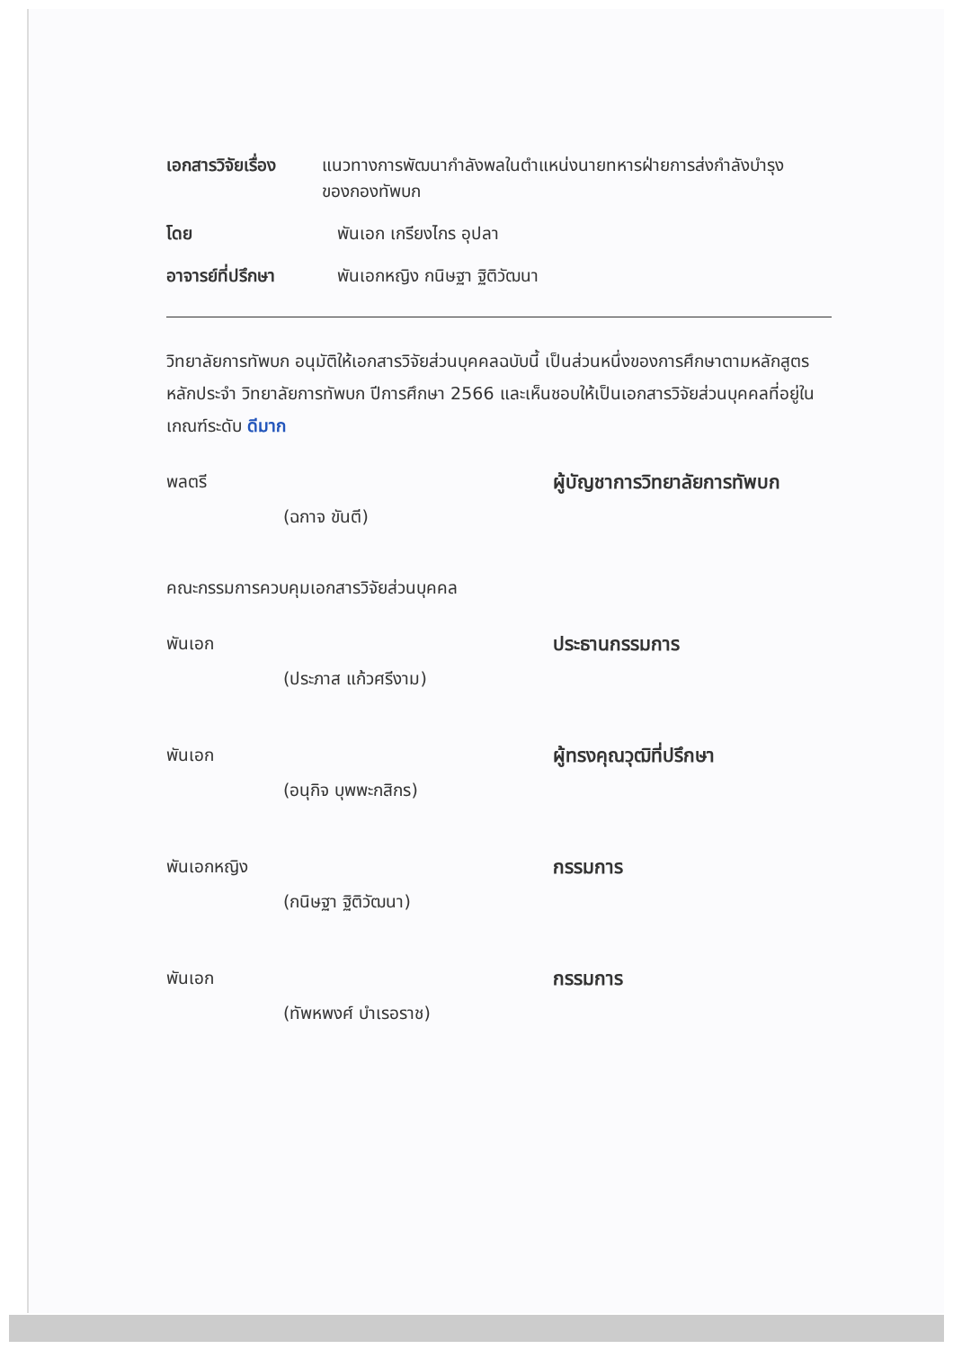เอกสารวิจัยเรื่อง
แนวทางการพัฒนากำลังพลในตำแหน่งนายทหารฝ่ายการส่งกำลังบำรุงของกองทัพบก
โดย พันเอก เกรียงไกร อุปลา
อาจารย์ที่ปรึกษา พันเอกหญิง กนิษฐา ฐิติวัฒนา
วิทยาลัยการทัพบก อนุมัติให้เอกสารวิจัยส่วนบุคคลฉบับนี้ เป็นส่วนหนึ่งของการศึกษาตามหลักสูตรหลักประจำ วิทยาลัยการทัพบก ปีการศึกษา 2566 และเห็นชอบให้เป็นเอกสารวิจัยส่วนบุคคลที่อยู่ในเกณฑ์ระดับ ดีมาก
พลตรี ผู้บัญชาการวิทยาลัยการทัพบก
(ฉกาจ ขันตี)
คณะกรรมการควบคุมเอกสารวิจัยส่วนบุคคล
พันเอก ประธานกรรมการ
(ประภาส แก้วศรีงาม)
พันเอก ผู้ทรงคุณวุฒิที่ปรึกษา
(อนุกิจ บุพพะกสิกร)
พันเอกหญิง กรรมการ
(กนิษฐา ฐิติวัฒนา)
พันเอก กรรมการ
(ทัพหพงศ์ บำเรอราช)